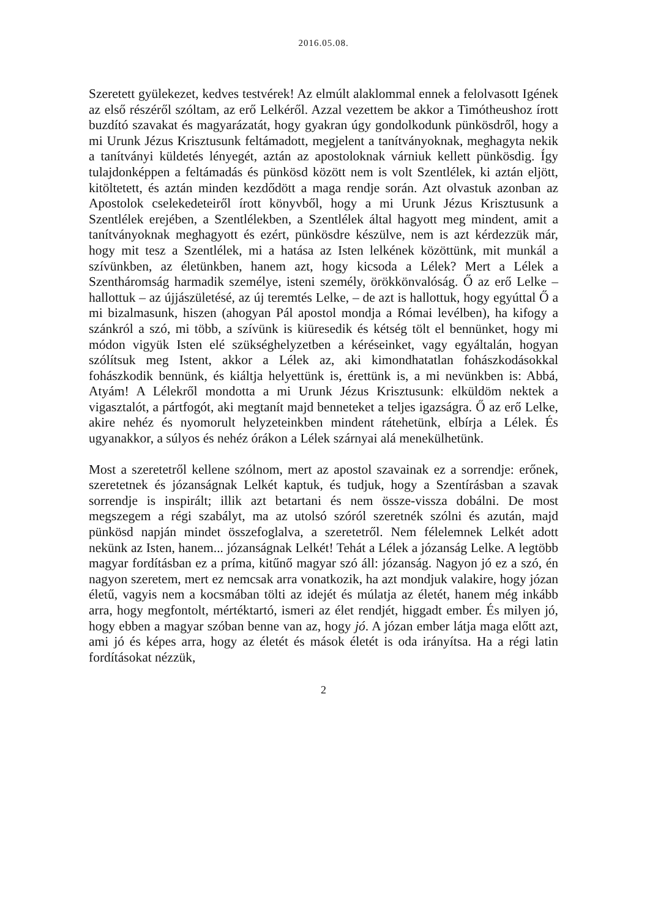2016.05.08.
Szeretett gyülekezet, kedves testvérek! Az elmúlt alaklommal ennek a felolvasott Igének az első részéről szóltam, az erő Lelkéről. Azzal vezettem be akkor a Timótheushoz írott buzdító szavakat és magyarázatát, hogy gyakran úgy gondolkodunk pünkösdről, hogy a mi Urunk Jézus Krisztusunk feltámadott, megjelent a tanítványoknak, meghagyta nekik a tanítványi küldetés lényegét, aztán az apostoloknak várniuk kellett pünkösdig. Így tulajdonképpen a feltámadás és pünkösd között nem is volt Szentlélek, ki aztán eljött, kitöltetett, és aztán minden kezdődött a maga rendje során. Azt olvastuk azonban az Apostolok cselekedeteiről írott könyvből, hogy a mi Urunk Jézus Krisztusunk a Szentlélek erejében, a Szentlélekben, a Szentlélek által hagyott meg mindent, amit a tanítványoknak meghagyott és ezért, pünkösdre készülve, nem is azt kérdezzük már, hogy mit tesz a Szentlélek, mi a hatása az Isten lelkének közöttünk, mit munkál a szívünkben, az életünkben, hanem azt, hogy kicsoda a Lélek? Mert a Lélek a Szentháromság harmadik személye, isteni személy, örökkönvalóság. Ő az erő Lelke – hallottuk – az újjászületésé, az új teremtés Lelke, – de azt is hallottuk, hogy egyúttal Ő a mi bizalmasunk, hiszen (ahogyan Pál apostol mondja a Római levélben), ha kifogy a szánkról a szó, mi több, a szívünk is kiüresedik és kétség tölt el bennünket, hogy mi módon vigyük Isten elé szükséghelyzetben a kéréseinket, vagy egyáltalán, hogyan szólítsuk meg Istent, akkor a Lélek az, aki kimondhatatlan fohászkodásokkal fohászkodik bennünk, és kiáltja helyettünk is, érettünk is, a mi nevünkben is: Abbá, Atyám! A Lélekről mondotta a mi Urunk Jézus Krisztusunk: elküldöm nektek a vigasztalót, a pártfogót, aki megtanít majd benneteket a teljes igazságra. Ő az erő Lelke, akire nehéz és nyomorult helyzeteinkben mindent rátehetünk, elbírja a Lélek. És ugyanakkor, a súlyos és nehéz órákon a Lélek szárnyai alá menekülhetünk.
Most a szeretetről kellene szólnom, mert az apostol szavainak ez a sorrendje: erőnek, szeretetnek és józanságnak Lelkét kaptuk, és tudjuk, hogy a Szentírásban a szavak sorrendje is inspirált; illik azt betartani és nem össze-vissza dobálni. De most megszegem a régi szabályt, ma az utolsó szóról szeretnék szólni és azután, majd pünkösd napján mindet összefoglalva, a szeretetről. Nem félelemnek Lelkét adott nekünk az Isten, hanem... józanságnak Lelkét! Tehát a Lélek a józanság Lelke. A legtöbb magyar fordításban ez a príma, kitűnő magyar szó áll: józanság. Nagyon jó ez a szó, én nagyon szeretem, mert ez nemcsak arra vonatkozik, ha azt mondjuk valakire, hogy józan életű, vagyis nem a kocsmában tölti az idejét és múlatja az életét, hanem még inkább arra, hogy megfontolt, mértéktartó, ismeri az élet rendjét, higgadt ember. És milyen jó, hogy ebben a magyar szóban benne van az, hogy jó. A józan ember látja maga előtt azt, ami jó és képes arra, hogy az életét és mások életét is oda irányítsa. Ha a régi latin fordításokat nézzük,
2